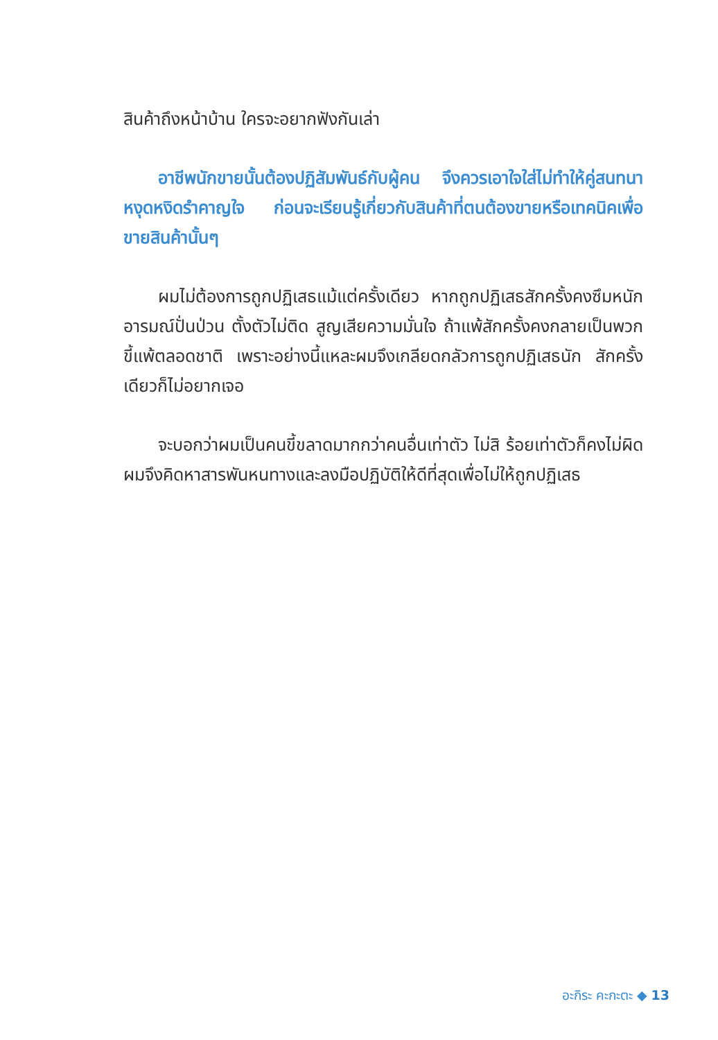สินค้าถึงหน้าบ้าน ใครจะอยากฟังกันเล่า
อาชีพนักขายนั้นต้องปฏิสัมพันธ์กับผู้คน จึงควรเอาใจใส่ไม่ทำให้คู่สนทนาหงุดหงิดรำคาญใจ ก่อนจะเรียนรู้เกี่ยวกับสินค้าที่ตนต้องขายหรือเทคนิคเพื่อขายสินค้านั้นๆ
ผมไม่ต้องการถูกปฏิเสธแม้แต่ครั้งเดียว หากถูกปฏิเสธสักครั้งคงซึมหนัก อารมณ์ปั่นป่วน ตั้งตัวไม่ติด สูญเสียความมั่นใจ ถ้าแพ้สักครั้งคงกลายเป็นพวกขี้แพ้ตลอดชาติ เพราะอย่างนี้แหละผมจึงเกลียดกลัวการถูกปฏิเสธนัก สักครั้งเดียวก็ไม่อยากเจอ
จะบอกว่าผมเป็นคนขี้ขลาดมากกว่าคนอื่นเท่าตัว ไม่สิ ร้อยเท่าตัวก็คงไม่ผิด ผมจึงคิดหาสารพันหนทางและลงมือปฏิบัติให้ดีที่สุดเพื่อไม่ให้ถูกปฏิเสธ
อะกิระ คะกะตะ ◆ 13